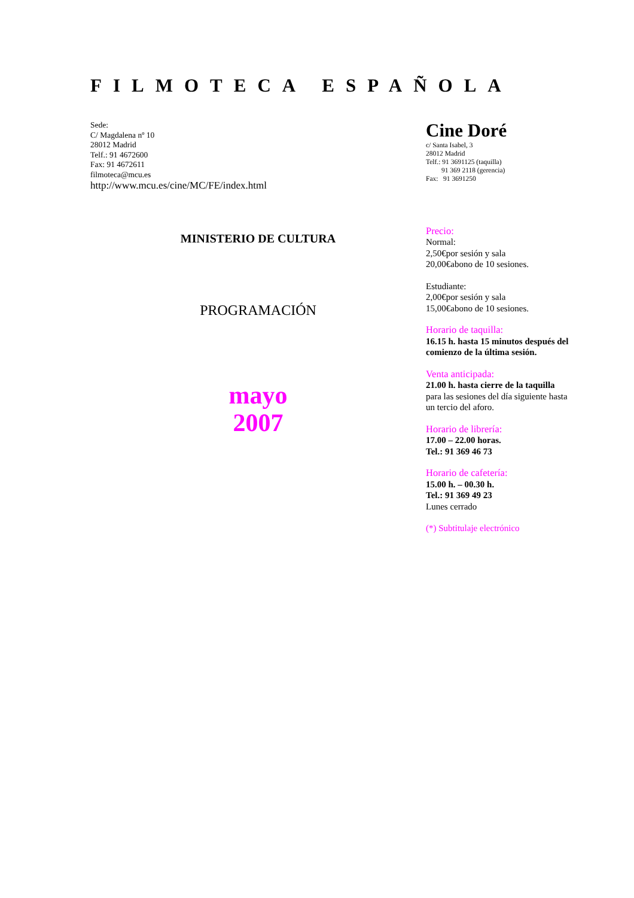FILMOTECA ESPAÑOLA
Sede:
C/ Magdalena nº 10
28012 Madrid
Telf.: 91 4672600
Fax: 91 4672611
filmoteca@mcu.es
http://www.mcu.es/cine/MC/FE/index.html
Cine Doré
c/ Santa Isabel, 3
28012 Madrid
Telf.: 91 3691125 (taquilla)
91 369 2118 (gerencia)
Fax: 91 3691250
MINISTERIO DE CULTURA
PROGRAMACIÓN
mayo
2007
Precio:
Normal:
2,50€por sesión y sala
20,00€abono de 10 sesiones.
Estudiante:
2,00€por sesión y sala
15,00€abono de 10 sesiones.
Horario de taquilla:
16.15 h. hasta 15 minutos después del comienzo de la última sesión.
Venta anticipada:
21.00 h. hasta cierre de la taquilla
para las sesiones del día siguiente hasta un tercio del aforo.
Horario de librería:
17.00 – 22.00 horas.
Tel.: 91 369 46 73
Horario de cafetería:
15.00 h. – 00.30 h.
Tel.: 91 369 49 23
Lunes cerrado
(*) Subtitulaje electrónico